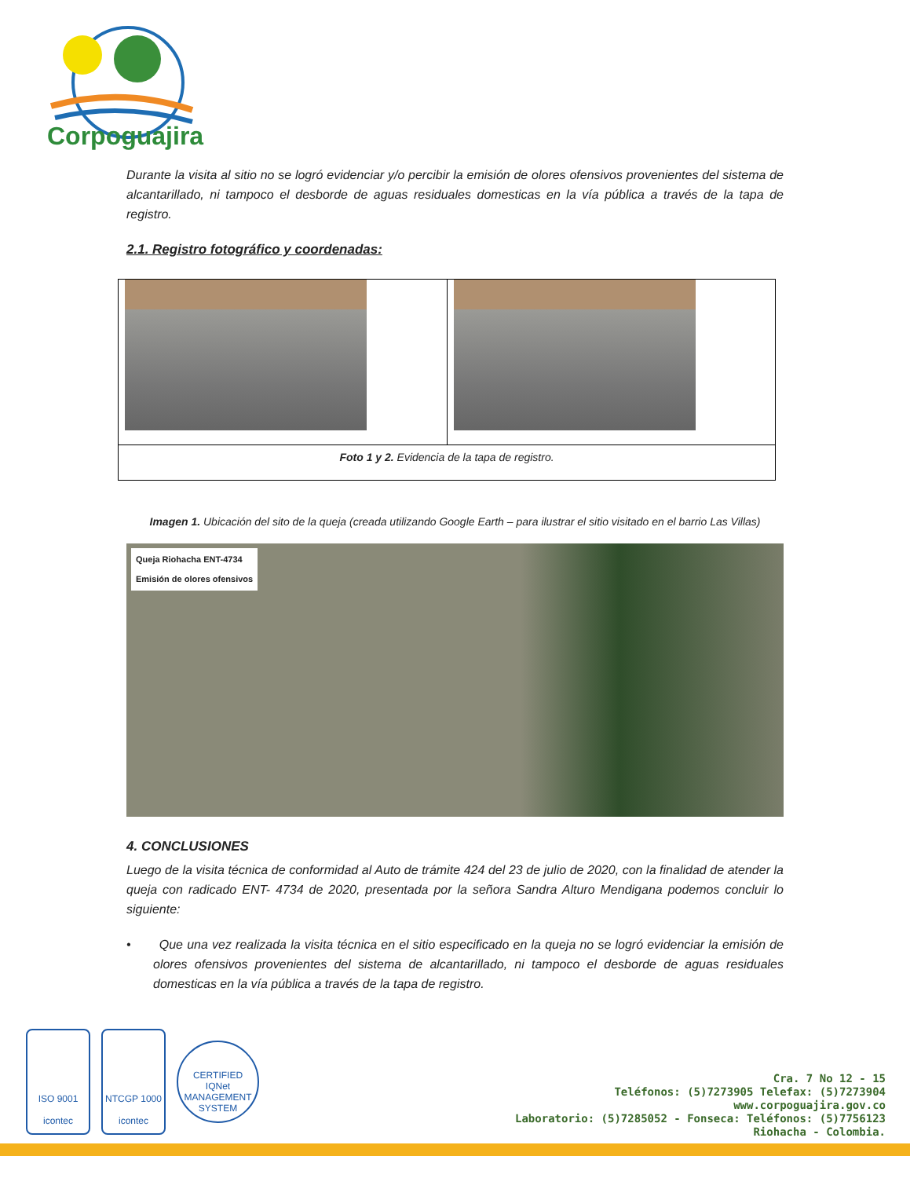Corpoguajira
Durante la visita al sitio no se logró evidenciar y/o percibir la emisión de olores ofensivos provenientes del sistema de alcantarillado, ni tampoco el desborde de aguas residuales domesticas en la vía pública a través de la tapa de registro.
2.1. Registro fotográfico y coordenadas:
| Foto 1 y 2. Evidencia de la tapa de registro. | |
Imagen 1. Ubicación del sito de la queja (creada utilizando Google Earth – para ilustrar el sitio visitado en el barrio Las Villas)
Queja Riohacha ENT-4734
Emisión de olores ofensivos
4. CONCLUSIONES
Luego de la visita técnica de conformidad al Auto de trámite 424 del 23 de julio de 2020, con la finalidad de atender la queja con radicado ENT- 4734 de 2020, presentada por la señora Sandra Alturo Mendigana podemos concluir lo siguiente:
• Que una vez realizada la visita técnica en el sitio especificado en la queja no se logró evidenciar la emisión de olores ofensivos provenientes del sistema de alcantarillado, ni tampoco el desborde de aguas residuales domesticas en la vía pública a través de la tapa de registro.
ISO 9001
icontec
NTCGP 1000
icontec
CERTIFIED
IQNet
MANAGEMENT SYSTEM
Cra. 7 No 12 - 15
Teléfonos: (5)7273905 Telefax: (5)7273904
www.corpoguajira.gov.co
Laboratorio: (5)7285052 - Fonseca: Teléfonos: (5)7756123
Riohacha - Colombia.